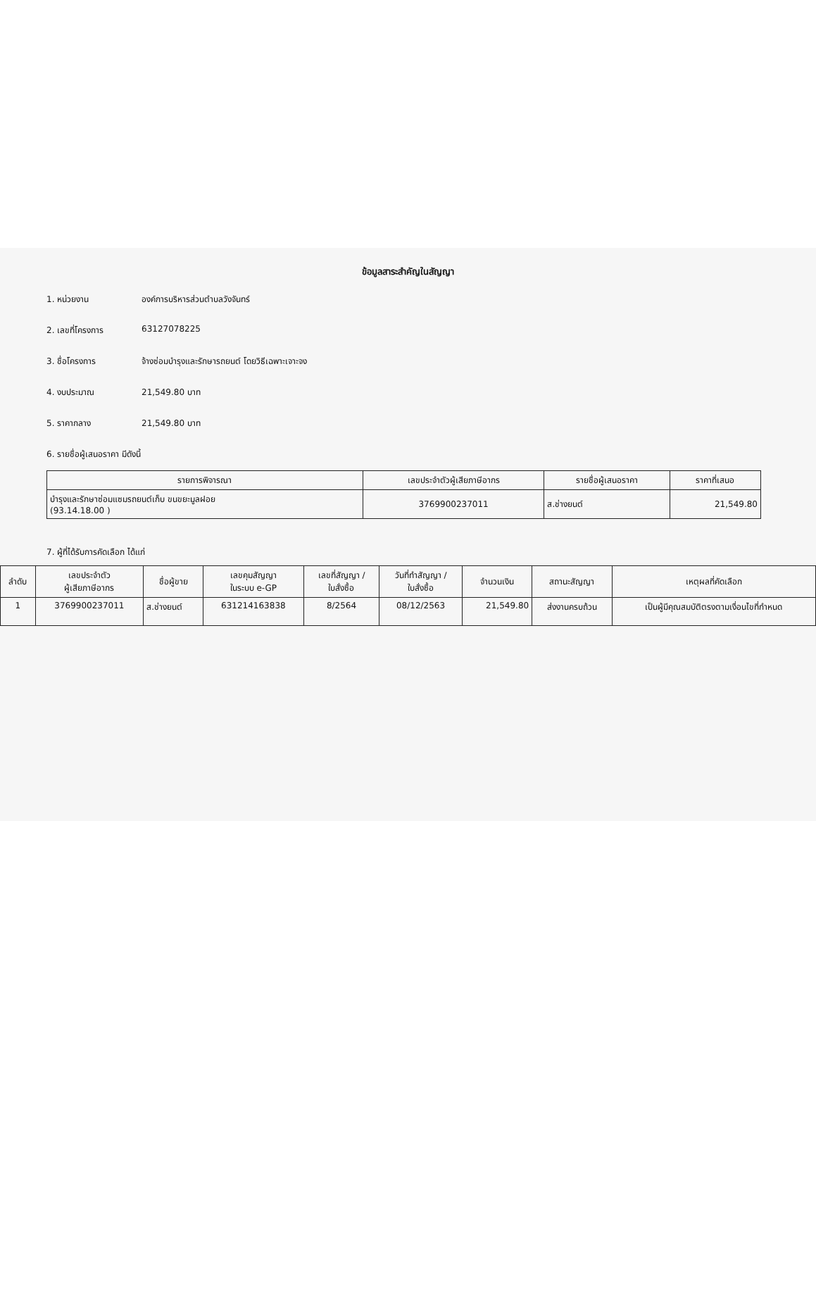ข้อมูลสาระสำคัญในสัญญา
1. หน่วยงาน องค์การบริหารส่วนตำบลวังจันทร์
2. เลขที่โครงการ 63127078225
3. ชื่อโครงการ จ้างซ่อมบำรุงและรักษารถยนต์ โดยวิธีเฉพาะเจาะจง
4. งบประมาณ 21,549.80 บาท
5. ราคากลาง 21,549.80 บาท
6. รายชื่อผู้เสนอราคา มีดังนี้
| รายการพิจารณา | เลขประจำตัวผู้เสียภาษีอากร | รายชื่อผู้เสนอราคา | ราคาที่เสนอ |
| --- | --- | --- | --- |
| บำรุงและรักษาซ่อมแซมรถยนต์เก็บ ขนขยะมูลฝอย (93.14.18.00 ) | 3769900237011 | ส.ช่างยนต์ | 21,549.80 |
7. ผู้ที่ได้รับการคัดเลือก ได้แก่
| ลำดับ | เลขประจำตัว ผู้เสียภาษีอากร | ชื่อผู้ขาย | เลขคุมสัญญา ในระบบ e-GP | เลขที่สัญญา / ใบสั่งซื้อ | วันที่ทำสัญญา / ใบสั่งซื้อ | จำนวนเงิน | สถานะสัญญา | เหตุผลที่คัดเลือก |
| --- | --- | --- | --- | --- | --- | --- | --- | --- |
| 1 | 3769900237011 | ส.ช่างยนต์ | 631214163838 | 8/2564 | 08/12/2563 | 21,549.80 | ส่งงานครบถ้วน | เป็นผู้มีคุณสมบัติตรงตามเงื่อนไขที่กำหนด |